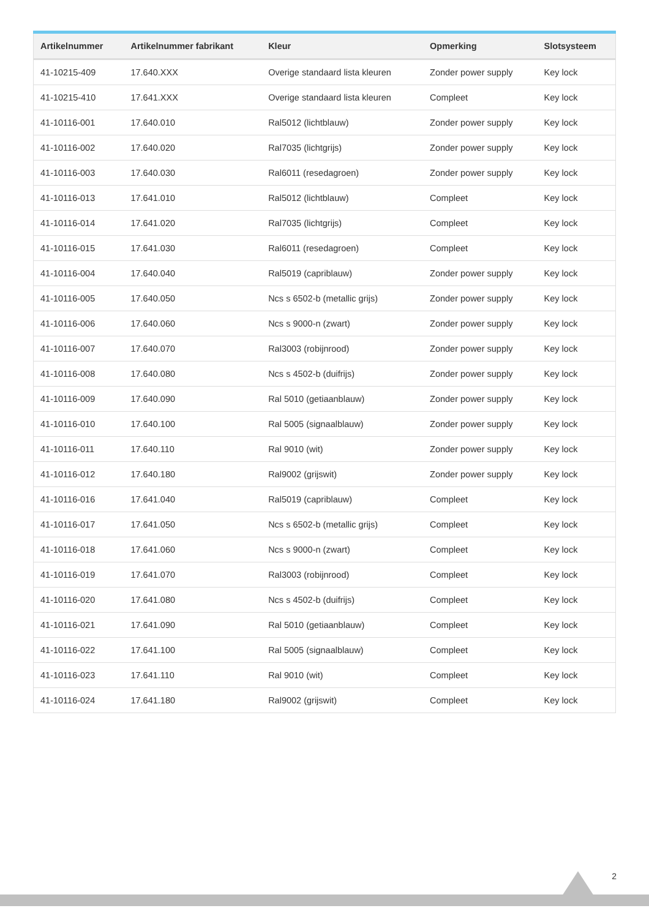| Artikelnummer | Artikelnummer fabrikant | Kleur | Opmerking | Slotsysteem |
| --- | --- | --- | --- | --- |
| 41-10215-409 | 17.640.XXX | Overige standaard lista kleuren | Zonder power supply | Key lock |
| 41-10215-410 | 17.641.XXX | Overige standaard lista kleuren | Compleet | Key lock |
| 41-10116-001 | 17.640.010 | Ral5012 (lichtblauw) | Zonder power supply | Key lock |
| 41-10116-002 | 17.640.020 | Ral7035 (lichtgrijs) | Zonder power supply | Key lock |
| 41-10116-003 | 17.640.030 | Ral6011 (resedagroen) | Zonder power supply | Key lock |
| 41-10116-013 | 17.641.010 | Ral5012 (lichtblauw) | Compleet | Key lock |
| 41-10116-014 | 17.641.020 | Ral7035 (lichtgrijs) | Compleet | Key lock |
| 41-10116-015 | 17.641.030 | Ral6011 (resedagroen) | Compleet | Key lock |
| 41-10116-004 | 17.640.040 | Ral5019 (capriblauw) | Zonder power supply | Key lock |
| 41-10116-005 | 17.640.050 | Ncs s 6502-b (metallic grijs) | Zonder power supply | Key lock |
| 41-10116-006 | 17.640.060 | Ncs s 9000-n (zwart) | Zonder power supply | Key lock |
| 41-10116-007 | 17.640.070 | Ral3003 (robijnrood) | Zonder power supply | Key lock |
| 41-10116-008 | 17.640.080 | Ncs s 4502-b (duifrijs) | Zonder power supply | Key lock |
| 41-10116-009 | 17.640.090 | Ral 5010 (getiaanblauw) | Zonder power supply | Key lock |
| 41-10116-010 | 17.640.100 | Ral 5005 (signaalblauw) | Zonder power supply | Key lock |
| 41-10116-011 | 17.640.110 | Ral 9010 (wit) | Zonder power supply | Key lock |
| 41-10116-012 | 17.640.180 | Ral9002 (grijswit) | Zonder power supply | Key lock |
| 41-10116-016 | 17.641.040 | Ral5019 (capriblauw) | Compleet | Key lock |
| 41-10116-017 | 17.641.050 | Ncs s 6502-b (metallic grijs) | Compleet | Key lock |
| 41-10116-018 | 17.641.060 | Ncs s 9000-n (zwart) | Compleet | Key lock |
| 41-10116-019 | 17.641.070 | Ral3003 (robijnrood) | Compleet | Key lock |
| 41-10116-020 | 17.641.080 | Ncs s 4502-b (duifrijs) | Compleet | Key lock |
| 41-10116-021 | 17.641.090 | Ral 5010 (getiaanblauw) | Compleet | Key lock |
| 41-10116-022 | 17.641.100 | Ral 5005 (signaalblauw) | Compleet | Key lock |
| 41-10116-023 | 17.641.110 | Ral 9010 (wit) | Compleet | Key lock |
| 41-10116-024 | 17.641.180 | Ral9002 (grijswit) | Compleet | Key lock |
2